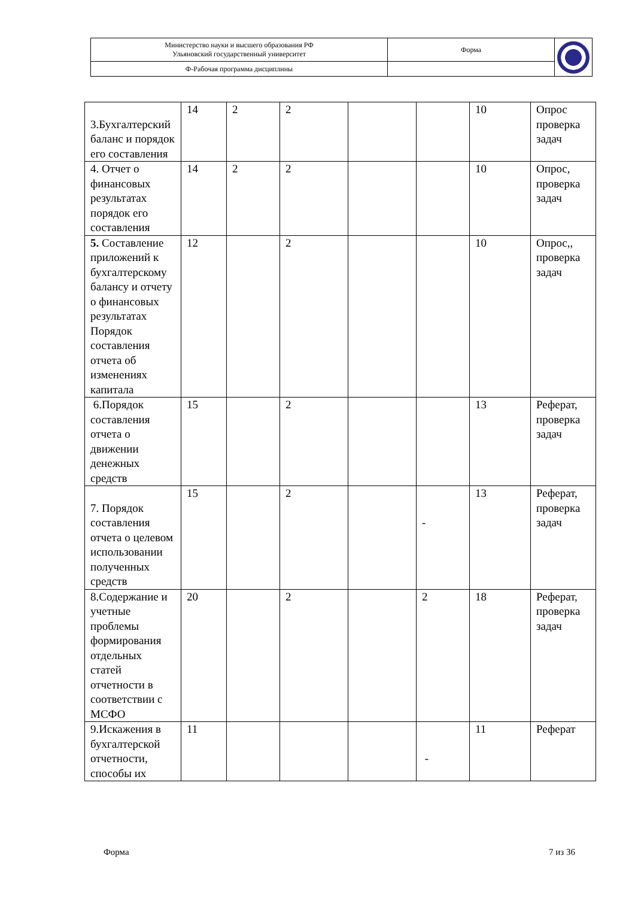| Министерство науки и высшего образования РФ Ульяновский государственный университет | Форма | |
| Ф-Рабочая программа дисциплины | | |
| 3.Бухгалтерский баланс и порядок его составления | 14 | 2 | 2 | | | 10 | Опрос проверка задач |
| 4. Отчет о финансовых результатах порядок его составления | 14 | 2 | 2 | | | 10 | Опрос, проверка задач |
| 5. Составление приложений к бухгалтерскому балансу и отчету о финансовых результатах Порядок составления отчета об изменениях капитала | 12 | | 2 | | | 10 | Опрос,, проверка задач |
| 6.Порядок составления отчета о движении денежных средств | 15 | | 2 | | | 13 | Реферат, проверка задач |
| 7. Порядок составления отчета о целевом использовании полученных средств | 15 | | 2 | | - | 13 | Реферат, проверка задач |
| 8.Содержание и учетные проблемы формирования отдельных статей отчетности в соответствии с МСФО | 20 | | 2 | | 2 | 18 | Реферат, проверка задач |
| 9.Искажения в бухгалтерской отчетности, способы их | 11 | | | | - | 11 | Реферат |
Форма 7 из 36